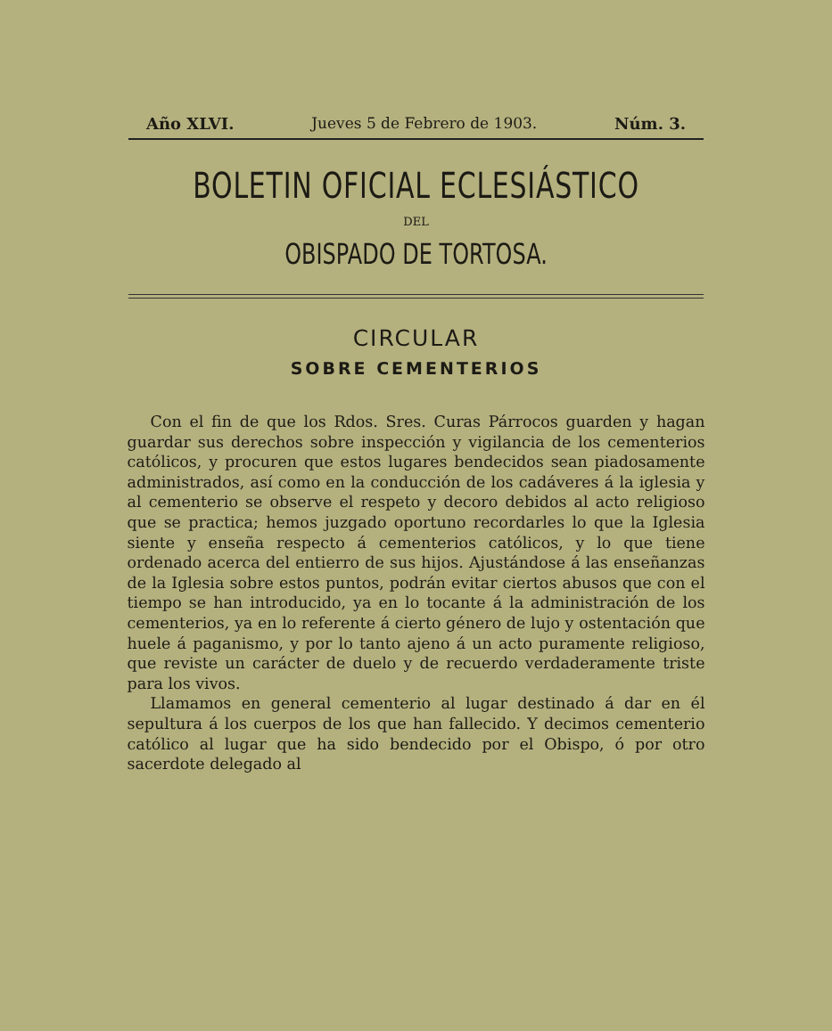Año XLVI. Jueves 5 de Febrero de 1903. Núm. 3.
BOLETIN OFICIAL ECLESIÁSTICO
DEL
OBISPADO DE TORTOSA.
CIRCULAR
SOBRE CEMENTERIOS
Con el fin de que los Rdos. Sres. Curas Párrocos guarden y hagan guardar sus derechos sobre inspección y vigilancia de los cementerios católicos, y procuren que estos lugares bendecidos sean piadosamente administrados, así como en la conducción de los cadáveres á la iglesia y al cementerio se observe el respeto y decoro debidos al acto religioso que se practica; hemos juzgado oportuno recordarles lo que la Iglesia siente y enseña respecto á cementerios católicos, y lo que tiene ordenado acerca del entierro de sus hijos. Ajustándose á las enseñanzas de la Iglesia sobre estos puntos, podrán evitar ciertos abusos que con el tiempo se han introducido, ya en lo tocante á la administración de los cementerios, ya en lo referente á cierto género de lujo y ostentación que huele á paganismo, y por lo tanto ajeno á un acto puramente religioso, que reviste un carácter de duelo y de recuerdo verdaderamente triste para los vivos.
Llamamos en general cementerio al lugar destinado á dar en él sepultura á los cuerpos de los que han fallecido. Y decimos cementerio católico al lugar que ha sido bendecido por el Obispo, ó por otro sacerdote delegado al